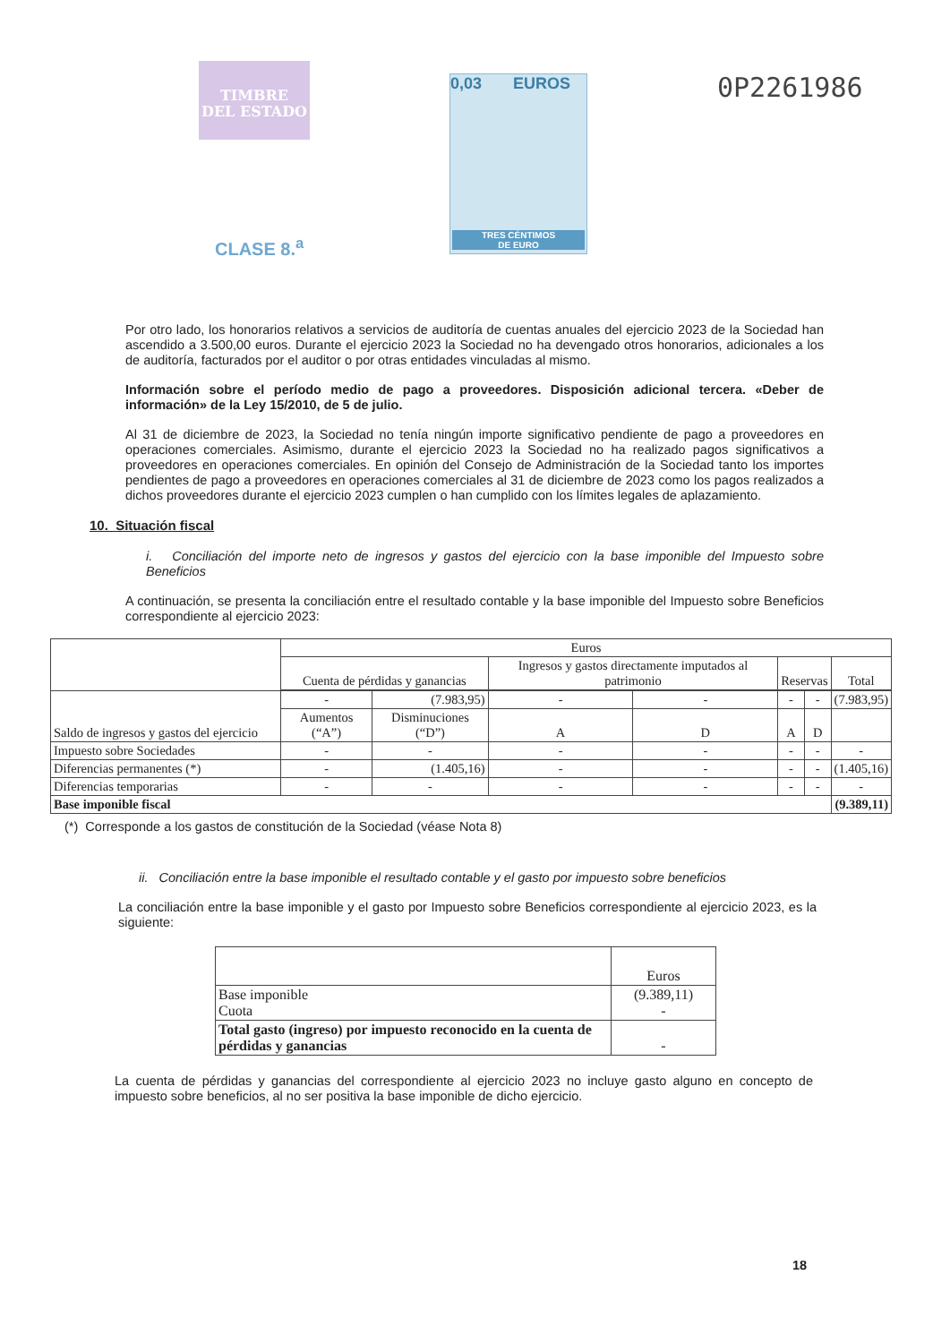TIMBRE
DEL ESTADO
0,03 EUROS
TRES CÉNTIMOS
DE EURO
0P2261986
CLASE 8.<sup>a</sup>
Por otro lado, los honorarios relativos a servicios de auditoría de cuentas anuales del ejercicio 2023 de la Sociedad han ascendido a 3.500,00 euros. Durante el ejercicio 2023 la Sociedad no ha devengado otros honorarios, adicionales a los de auditoría, facturados por el auditor o por otras entidades vinculadas al mismo.
Información sobre el período medio de pago a proveedores. Disposición adicional tercera. «Deber de información» de la Ley 15/2010, de 5 de julio.
Al 31 de diciembre de 2023, la Sociedad no tenía ningún importe significativo pendiente de pago a proveedores en operaciones comerciales. Asimismo, durante el ejercicio 2023 la Sociedad no ha realizado pagos significativos a proveedores en operaciones comerciales. En opinión del Consejo de Administración de la Sociedad tanto los importes pendientes de pago a proveedores en operaciones comerciales al 31 de diciembre de 2023 como los pagos realizados a dichos proveedores durante el ejercicio 2023 cumplen o han cumplido con los límites legales de aplazamiento.
10. Situación fiscal
i. Conciliación del importe neto de ingresos y gastos del ejercicio con la base imponible del Impuesto sobre Beneficios
A continuación, se presenta la conciliación entre el resultado contable y la base imponible del Impuesto sobre Beneficios correspondiente al ejercicio 2023:
| | Euros | | | | | | |
| | Cuenta de pérdidas y ganancias | | Ingresos y gastos directamente imputados al patrimonio | | Reservas | | Total |
| Saldo de ingresos y gastos del ejercicio | - | (7.983,95) | - | - | - | - | (7.983,95) |
| | Aumentos (“A”) | Disminuciones (“D”) | A | D | A | D | |
| Impuesto sobre Sociedades | - | - | - | - | - | - | - |
| Diferencias permanentes (*) | - | (1.405,16) | - | - | - | - | (1.405,16) |
| Diferencias temporarias | - | - | - | - | - | - | - |
| Base imponible fiscal | | | | | | | (9.389,11) |
(*) Corresponde a los gastos de constitución de la Sociedad (véase Nota 8)
ii. Conciliación entre la base imponible el resultado contable y el gasto por impuesto sobre beneficios
La conciliación entre la base imponible y el gasto por Impuesto sobre Beneficios correspondiente al ejercicio 2023, es la siguiente:
| | Euros |
| Base imponible Cuota | (9.389,11) - |
| Total gasto (ingreso) por impuesto reconocido en la cuenta de pérdidas y ganancias | - |
La cuenta de pérdidas y ganancias del correspondiente al ejercicio 2023 no incluye gasto alguno en concepto de impuesto sobre beneficios, al no ser positiva la base imponible de dicho ejercicio.
18